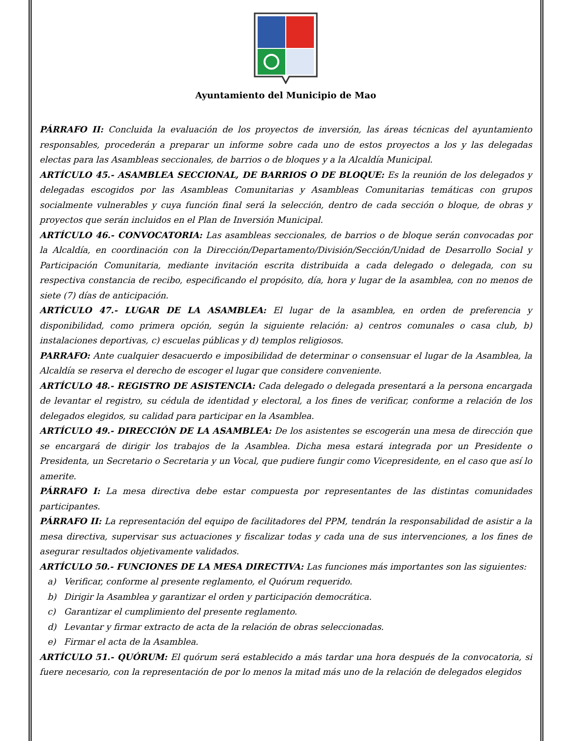Ayuntamiento del Municipio de Mao
PÁRRAFO II: Concluida la evaluación de los proyectos de inversión, las áreas técnicas del ayuntamiento responsables, procederán a preparar un informe sobre cada uno de estos proyectos a los y las delegadas electas para las Asambleas seccionales, de barrios o de bloques y a la Alcaldía Municipal.
ARTÍCULO 45.- ASAMBLEA SECCIONAL, DE BARRIOS O DE BLOQUE: Es la reunión de los delegados y delegadas escogidos por las Asambleas Comunitarias y Asambleas Comunitarias temáticas con grupos socialmente vulnerables y cuya función final será la selección, dentro de cada sección o bloque, de obras y proyectos que serán incluidos en el Plan de Inversión Municipal.
ARTÍCULO 46.- CONVOCATORIA: Las asambleas seccionales, de barrios o de bloque serán convocadas por la Alcaldía, en coordinación con la Dirección/Departamento/División/Sección/Unidad de Desarrollo Social y Participación Comunitaria, mediante invitación escrita distribuida a cada delegado o delegada, con su respectiva constancia de recibo, especificando el propósito, día, hora y lugar de la asamblea, con no menos de siete (7) días de anticipación.
ARTÍCULO 47.- LUGAR DE LA ASAMBLEA: El lugar de la asamblea, en orden de preferencia y disponibilidad, como primera opción, según la siguiente relación: a) centros comunales o casa club, b) instalaciones deportivas, c) escuelas públicas y d) templos religiosos.
PARRAFO: Ante cualquier desacuerdo e imposibilidad de determinar o consensuar el lugar de la Asamblea, la Alcaldía se reserva el derecho de escoger el lugar que considere conveniente.
ARTÍCULO 48.- REGISTRO DE ASISTENCIA: Cada delegado o delegada presentará a la persona encargada de levantar el registro, su cédula de identidad y electoral, a los fines de verificar, conforme a relación de los delegados elegidos, su calidad para participar en la Asamblea.
ARTÍCULO 49.- DIRECCIÓN DE LA ASAMBLEA: De los asistentes se escogerán una mesa de dirección que se encargará de dirigir los trabajos de la Asamblea. Dicha mesa estará integrada por un Presidente o Presidenta, un Secretario o Secretaria y un Vocal, que pudiere fungir como Vicepresidente, en el caso que así lo amerite.
PÁRRAFO I: La mesa directiva debe estar compuesta por representantes de las distintas comunidades participantes.
PÁRRAFO II: La representación del equipo de facilitadores del PPM, tendrán la responsabilidad de asistir a la mesa directiva, supervisar sus actuaciones y fiscalizar todas y cada una de sus intervenciones, a los fines de asegurar resultados objetivamente validados.
ARTÍCULO 50.- FUNCIONES DE LA MESA DIRECTIVA: Las funciones más importantes son las siguientes:
a) Verificar, conforme al presente reglamento, el Quórum requerido.
b) Dirigir la Asamblea y garantizar el orden y participación democrática.
c) Garantizar el cumplimiento del presente reglamento.
d) Levantar y firmar extracto de acta de la relación de obras seleccionadas.
e) Firmar el acta de la Asamblea.
ARTÍCULO 51.- QUÓRUM: El quórum será establecido a más tardar una hora después de la convocatoria, si fuere necesario, con la representación de por lo menos la mitad más uno de la relación de delegados elegidos